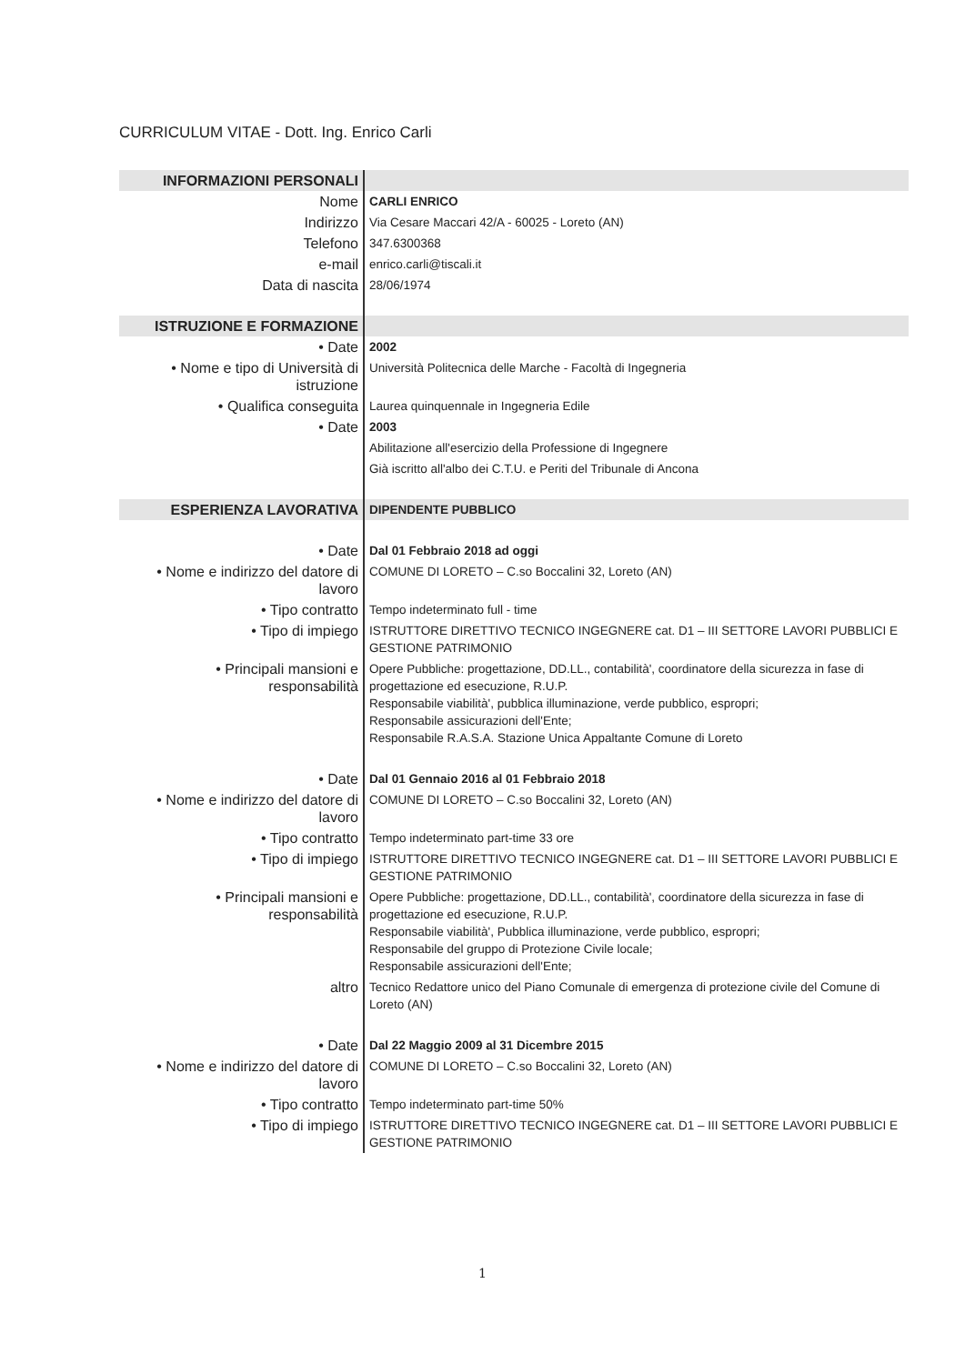CURRICULUM VITAE - Dott. Ing. Enrico Carli
| INFORMAZIONI PERSONALI | |
| Nome | CARLI ENRICO |
| Indirizzo | Via Cesare Maccari 42/A - 60025 - Loreto (AN) |
| Telefono | 347.6300368 |
| e-mail | enrico.carli@tiscali.it |
| Data di nascita | 28/06/1974 |
| ISTRUZIONE E FORMAZIONE | |
| • Date | 2002 |
| • Nome e tipo di Università di istruzione | Università Politecnica delle Marche - Facoltà di Ingegneria |
| • Qualifica conseguita | Laurea quinquennale in Ingegneria Edile |
| • Date | 2003 |
| | Abilitazione all'esercizio della Professione di Ingegnere |
| | Già iscritto all'albo dei C.T.U. e Periti del Tribunale di Ancona |
| ESPERIENZA LAVORATIVA | DIPENDENTE PUBBLICO |
| • Date | Dal 01 Febbraio 2018 ad oggi |
| • Nome e indirizzo del datore di lavoro | COMUNE DI LORETO – C.so Boccalini 32, Loreto (AN) |
| • Tipo contratto | Tempo indeterminato full - time |
| • Tipo di impiego | ISTRUTTORE DIRETTIVO TECNICO INGEGNERE cat. D1 – III SETTORE LAVORI PUBBLICI E GESTIONE PATRIMONIO |
| • Principali mansioni e responsabilità | Opere Pubbliche: progettazione, DD.LL., contabilità', coordinatore della sicurezza in fase di progettazione ed esecuzione, R.U.P. Responsabile viabilità', pubblica illuminazione, verde pubblico, espropri; Responsabile assicurazioni dell'Ente; Responsabile R.A.S.A. Stazione Unica Appaltante Comune di Loreto |
| • Date | Dal 01 Gennaio 2016 al 01 Febbraio 2018 |
| • Nome e indirizzo del datore di lavoro | COMUNE DI LORETO – C.so Boccalini 32, Loreto (AN) |
| • Tipo contratto | Tempo indeterminato part-time 33 ore |
| • Tipo di impiego | ISTRUTTORE DIRETTIVO TECNICO INGEGNERE cat. D1 – III SETTORE LAVORI PUBBLICI E GESTIONE PATRIMONIO |
| • Principali mansioni e responsabilità | Opere Pubbliche: progettazione, DD.LL., contabilità', coordinatore della sicurezza in fase di progettazione ed esecuzione, R.U.P. Responsabile viabilità', Pubblica illuminazione, verde pubblico, espropri; Responsabile del gruppo di Protezione Civile locale; Responsabile assicurazioni dell'Ente; |
| altro | Tecnico Redattore unico del Piano Comunale di emergenza di protezione civile del Comune di Loreto (AN) |
| • Date | Dal 22 Maggio 2009 al 31 Dicembre 2015 |
| • Nome e indirizzo del datore di lavoro | COMUNE DI LORETO – C.so Boccalini 32, Loreto (AN) |
| • Tipo contratto | Tempo indeterminato part-time 50% |
| • Tipo di impiego | ISTRUTTORE DIRETTIVO TECNICO INGEGNERE cat. D1 – III SETTORE LAVORI PUBBLICI E GESTIONE PATRIMONIO |
1